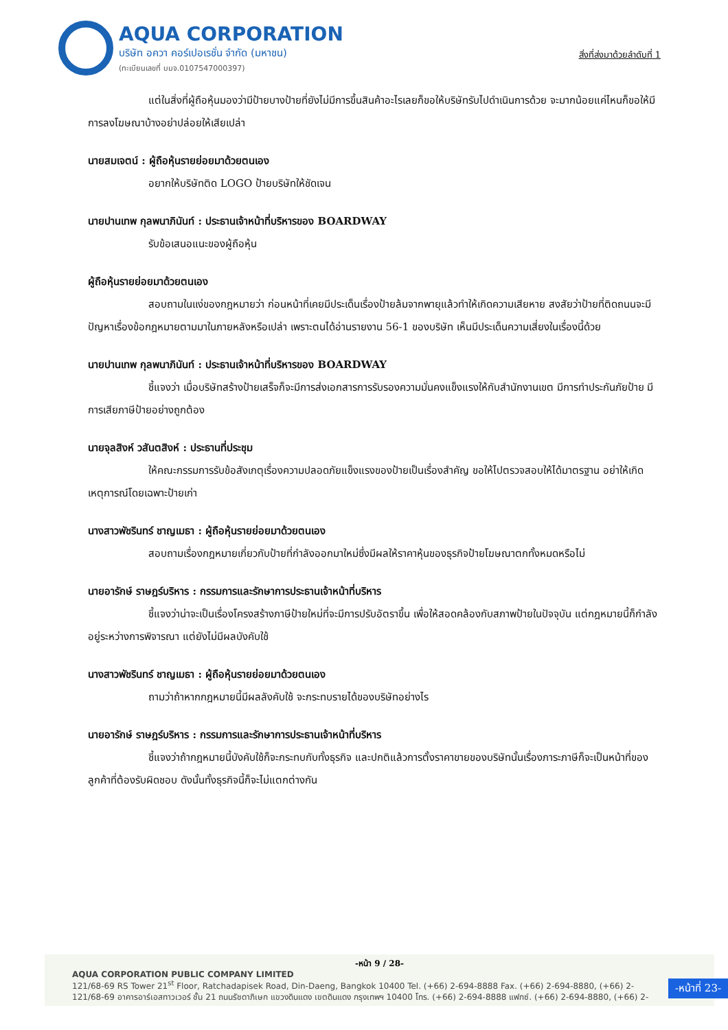AQUA CORPORATION
บริษัท อควา คอร์เปอเรชั่น จำกัด (มหาชน)
(ทะเบียนเลขที่ บมจ.0107547000397)
สิ่งที่ส่งมาด้วยลำดับที่ 1
แต่ในสิ่งที่ผู้ถือหุ้นมองว่ามีป้ายบางป้ายที่ยังไม่มีการขึ้นสินค้าอะไรเลยก็ขอให้บริษัทรับไปดำเนินการด้วย จะมากน้อยแค่ไหนก็ขอให้มีการลงโฆษณาบ้างอย่าปล่อยให้เสียเปล่า
นายสมเจตน์ : ผู้ถือหุ้นรายย่อยมาด้วยตนเอง
อยากให้บริษัทติด LOGO ป้ายบริษัทให้ชัดเจน
นายปานเทพ กุลพนาภินันท์ : ประธานเจ้าหน้าที่บริหารของ BOARDWAY
รับข้อเสนอแนะของผู้ถือหุ้น
ผู้ถือหุ้นรายย่อยมาด้วยตนเอง
สอบถามในแง่ของกฎหมายว่า ก่อนหน้าที่เคยมีประเด็นเรื่องป้ายล้มจากพายุแล้วทำให้เกิดความเสียหาย สงสัยว่าป้ายที่ติดถนนจะมีปัญหาเรื่องข้อกฎหมายตามมาในภายหลังหรือเปล่า เพราะตนได้อ่านรายงาน 56-1 ของบริษัท เห็นมีประเด็นความเสี่ยงในเรื่องนี้ด้วย
นายปานเทพ กุลพนาภินันท์ : ประธานเจ้าหน้าที่บริหารของ BOARDWAY
ชี้แจงว่า เมื่อบริษัทสร้างป้ายเสร็จก็จะมีการส่งเอกสารการรับรองความมั่นคงแข็งแรงให้กับสำนักงานเขต มีการทำประกันภัยป้าย มีการเสียภาษีป้ายอย่างถูกต้อง
นายจุลสิงห์ วสันตสิงห์ : ประธานที่ประชุม
ให้คณะกรรมการรับข้อสังเกตุเรื่องความปลอดภัยแข็งแรงของป้ายเป็นเรื่องสำคัญ ขอให้ไปตรวจสอบให้ได้มาตรฐาน อย่าให้เกิดเหตุการณ์โดยเฉพาะป้ายเก่า
นางสาวพัชรินทร์ ชาญเมธา : ผู้ถือหุ้นรายย่อยมาด้วยตนเอง
สอบถามเรื่องกฎหมายเกี่ยวกับป้ายที่กำลังออกมาใหม่ซึ่งมีผลให้ราคาหุ้นของธุรกิจป้ายโฆษณาตกทั้งหมดหรือไม่
นายอารักษ์ ราษฎร์บริหาร : กรรมการและรักษาการประธานเจ้าหน้าที่บริหาร
ชี้แจงว่าน่าจะเป็นเรื่องโครงสร้างภาษีป้ายใหม่ที่จะมีการปรับอัตราขึ้น เพื่อให้สอดคล้องกับสภาพป้ายในปัจจุบัน แต่กฎหมายนี้ก็กำลังอยู่ระหว่างการพิจารณา แต่ยังไม่มีผลบังคับใช้
นางสาวพัชรินทร์ ชาญเมธา : ผู้ถือหุ้นรายย่อยมาด้วยตนเอง
ถามว่าถ้าหากกฎหมายนี้มีผลลังคับใช้ จะกระทบรายได้ของบริษัทอย่างไร
นายอารักษ์ ราษฎร์บริหาร : กรรมการและรักษาการประธานเจ้าหน้าที่บริหาร
ชี้แจงว่าถ้ากฎหมายนี้บังคับใช้ก็จะกระทบกับทั้งธุรกิจ และปกติแล้วการตั้งราคาขายของบริษัทนั้นเรื่องภาระภาษีก็จะเป็นหน้าที่ของลูกค้าที่ต้องรับผิดชอบ ดังนั้นทั้งธุรกิจนี้ก็จะไม่แตกต่างกัน
-หน้า 9 / 28-
AQUA CORPORATION PUBLIC COMPANY LIMITED
121/68-69 RS Tower 21<sup>st</sup> Floor, Ratchadapisek Road, Din-Daeng, Bangkok 10400 Tel. (+66) 2-694-8888 Fax. (+66) 2-694-8880, (+66) 2-
121/68-69 อาคารอาร์เอสทาวเวอร์ ชั้น 21 ถนนรัชดาภิเษก แขวงดินแดง เขตดินแดง กรุงเทพฯ 10400 โทร. (+66) 2-694-8888 แฟกซ์. (+66) 2-694-8880, (+66) 2-
-หน้าที่ 23-